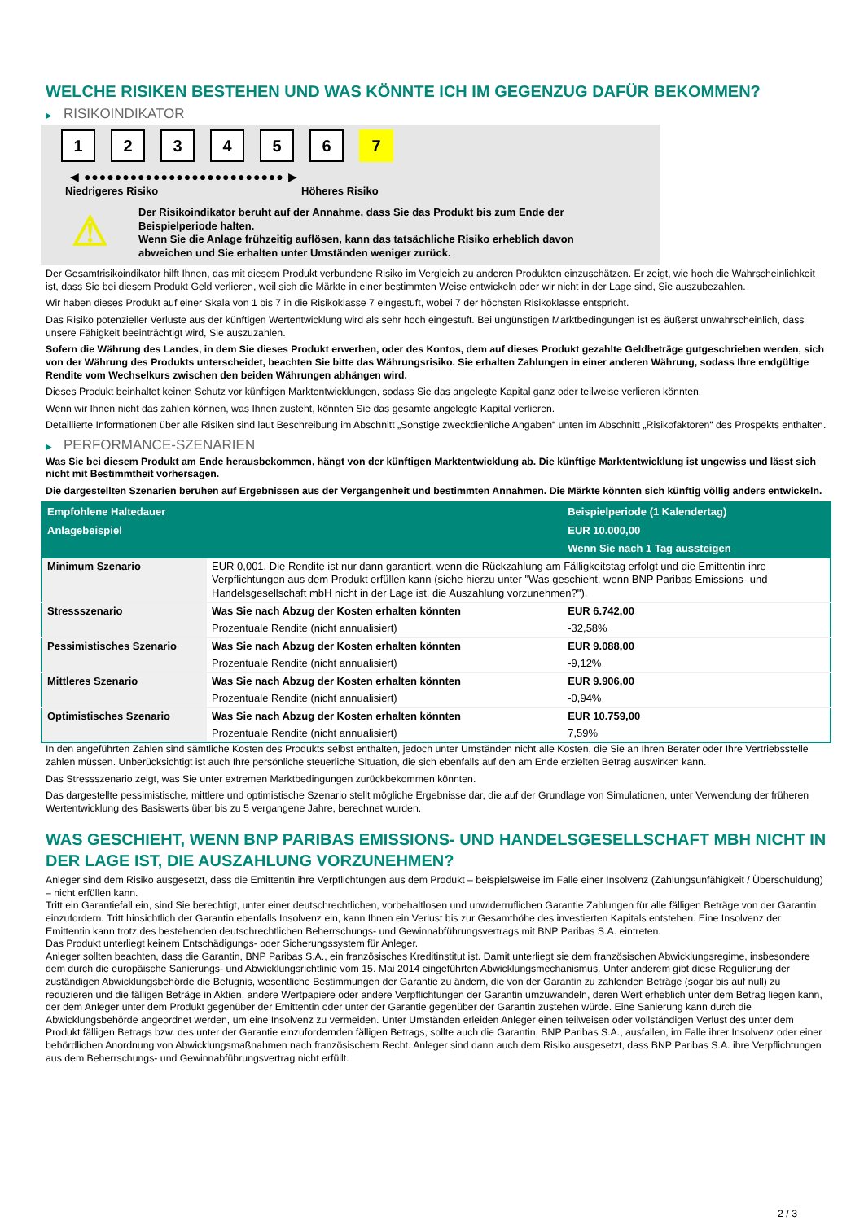WELCHE RISIKEN BESTEHEN UND WAS KÖNNTE ICH IM GEGENZUG DAFÜR BEKOMMEN?
▶ RISIKOINDIKATOR
1 2 3 4 5 6 7
◀ ●●●●●●●●●●●●●●●●●●●●●●●●●● ▶
Niedrigeres Risiko Höheres Risiko
⚠
Der Risikoindikator beruht auf der Annahme, dass Sie das Produkt bis zum Ende der Beispielperiode halten.
Wenn Sie die Anlage frühzeitig auflösen, kann das tatsächliche Risiko erheblich davon abweichen und Sie erhalten unter Umständen weniger zurück.
Der Gesamtrisikoindikator hilft Ihnen, das mit diesem Produkt verbundene Risiko im Vergleich zu anderen Produkten einzuschätzen. Er zeigt, wie hoch die Wahrscheinlichkeit ist, dass Sie bei diesem Produkt Geld verlieren, weil sich die Märkte in einer bestimmten Weise entwickeln oder wir nicht in der Lage sind, Sie auszubezahlen.
Wir haben dieses Produkt auf einer Skala von 1 bis 7 in die Risikoklasse 7 eingestuft, wobei 7 der höchsten Risikoklasse entspricht.
Das Risiko potenzieller Verluste aus der künftigen Wertentwicklung wird als sehr hoch eingestuft. Bei ungünstigen Marktbedingungen ist es äußerst unwahrscheinlich, dass unsere Fähigkeit beeinträchtigt wird, Sie auszuzahlen.
Sofern die Währung des Landes, in dem Sie dieses Produkt erwerben, oder des Kontos, dem auf dieses Produkt gezahlte Geldbeträge gutgeschrieben werden, sich von der Währung des Produkts unterscheidet, beachten Sie bitte das Währungsrisiko. Sie erhalten Zahlungen in einer anderen Währung, sodass Ihre endgültige Rendite vom Wechselkurs zwischen den beiden Währungen abhängen wird.
Dieses Produkt beinhaltet keinen Schutz vor künftigen Marktentwicklungen, sodass Sie das angelegte Kapital ganz oder teilweise verlieren könnten.
Wenn wir Ihnen nicht das zahlen können, was Ihnen zusteht, könnten Sie das gesamte angelegte Kapital verlieren.
Detaillierte Informationen über alle Risiken sind laut Beschreibung im Abschnitt „Sonstige zweckdienliche Angaben“ unten im Abschnitt „Risikofaktoren“ des Prospekts enthalten.
▶ PERFORMANCE-SZENARIEN
Was Sie bei diesem Produkt am Ende herausbekommen, hängt von der künftigen Marktentwicklung ab. Die künftige Marktentwicklung ist ungewiss und lässt sich nicht mit Bestimmtheit vorhersagen.
Die dargestellten Szenarien beruhen auf Ergebnissen aus der Vergangenheit und bestimmten Annahmen. Die Märkte könnten sich künftig völlig anders entwickeln.
| Empfohlene Haltedauer | | Beispielperiode (1 Kalendertag) |
| --- | --- | --- |
| Anlagebeispiel | | EUR 10.000,00 |
| | | Wenn Sie nach 1 Tag aussteigen |
| Minimum Szenario | EUR 0,001. Die Rendite ist nur dann garantiert, wenn die Rückzahlung am Fälligkeitstag erfolgt und die Emittentin ihre Verpflichtungen aus dem Produkt erfüllen kann (siehe hierzu unter "Was geschieht, wenn BNP Paribas Emissions- und Handelsgesellschaft mbH nicht in der Lage ist, die Auszahlung vorzunehmen?"). | |
| Stressszenario | Was Sie nach Abzug der Kosten erhalten könnten | EUR 6.742,00 |
| | Prozentuale Rendite (nicht annualisiert) | -32,58% |
| Pessimistisches Szenario | Was Sie nach Abzug der Kosten erhalten könnten | EUR 9.088,00 |
| | Prozentuale Rendite (nicht annualisiert) | -9,12% |
| Mittleres Szenario | Was Sie nach Abzug der Kosten erhalten könnten | EUR 9.906,00 |
| | Prozentuale Rendite (nicht annualisiert) | -0,94% |
| Optimistisches Szenario | Was Sie nach Abzug der Kosten erhalten könnten | EUR 10.759,00 |
| | Prozentuale Rendite (nicht annualisiert) | 7,59% |
In den angeführten Zahlen sind sämtliche Kosten des Produkts selbst enthalten, jedoch unter Umständen nicht alle Kosten, die Sie an Ihren Berater oder Ihre Vertriebsstelle zahlen müssen. Unberücksichtigt ist auch Ihre persönliche steuerliche Situation, die sich ebenfalls auf den am Ende erzielten Betrag auswirken kann.
Das Stressszenario zeigt, was Sie unter extremen Marktbedingungen zurückbekommen könnten.
Das dargestellte pessimistische, mittlere und optimistische Szenario stellt mögliche Ergebnisse dar, die auf der Grundlage von Simulationen, unter Verwendung der früheren Wertentwicklung des Basiswerts über bis zu 5 vergangene Jahre, berechnet wurden.
WAS GESCHIEHT, WENN BNP PARIBAS EMISSIONS- UND HANDELSGESELLSCHAFT MBH NICHT IN DER LAGE IST, DIE AUSZAHLUNG VORZUNEHMEN?
Anleger sind dem Risiko ausgesetzt, dass die Emittentin ihre Verpflichtungen aus dem Produkt – beispielsweise im Falle einer Insolvenz (Zahlungsunfähigkeit / Überschuldung) – nicht erfüllen kann.
Tritt ein Garantiefall ein, sind Sie berechtigt, unter einer deutschrechtlichen, vorbehaltlosen und unwiderruflichen Garantie Zahlungen für alle fälligen Beträge von der Garantin einzufordern. Tritt hinsichtlich der Garantin ebenfalls Insolvenz ein, kann Ihnen ein Verlust bis zur Gesamthöhe des investierten Kapitals entstehen. Eine Insolvenz der Emittentin kann trotz des bestehenden deutschrechtlichen Beherrschungs- und Gewinnabführungsvertrags mit BNP Paribas S.A. eintreten.
Das Produkt unterliegt keinem Entschädigungs- oder Sicherungssystem für Anleger.
Anleger sollten beachten, dass die Garantin, BNP Paribas S.A., ein französisches Kreditinstitut ist. Damit unterliegt sie dem französischen Abwicklungsregime, insbesondere dem durch die europäische Sanierungs- und Abwicklungsrichtlinie vom 15. Mai 2014 eingeführten Abwicklungsmechanismus. Unter anderem gibt diese Regulierung der zuständigen Abwicklungsbehörde die Befugnis, wesentliche Bestimmungen der Garantie zu ändern, die von der Garantin zu zahlenden Beträge (sogar bis auf null) zu reduzieren und die fälligen Beträge in Aktien, andere Wertpapiere oder andere Verpflichtungen der Garantin umzuwandeln, deren Wert erheblich unter dem Betrag liegen kann, der dem Anleger unter dem Produkt gegenüber der Emittentin oder unter der Garantie gegenüber der Garantin zustehen würde. Eine Sanierung kann durch die Abwicklungsbehörde angeordnet werden, um eine Insolvenz zu vermeiden. Unter Umständen erleiden Anleger einen teilweisen oder vollständigen Verlust des unter dem Produkt fälligen Betrags bzw. des unter der Garantie einzufordernden fälligen Betrags, sollte auch die Garantin, BNP Paribas S.A., ausfallen, im Falle ihrer Insolvenz oder einer behördlichen Anordnung von Abwicklungsmaßnahmen nach französischem Recht. Anleger sind dann auch dem Risiko ausgesetzt, dass BNP Paribas S.A. ihre Verpflichtungen aus dem Beherrschungs- und Gewinnabführungsvertrag nicht erfüllt.
2 / 3